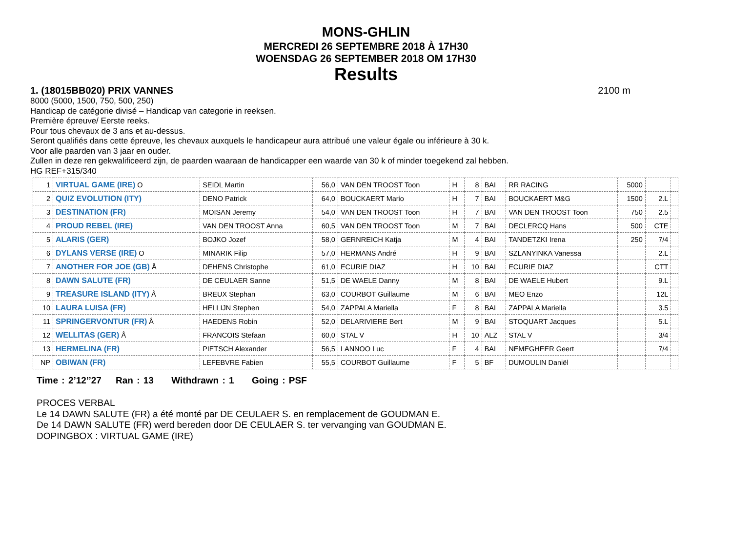MONS-GHLIN
MERCREDI 26 SEPTEMBRE 2018 À 17H30
WOENSDAG 26 SEPTEMBER 2018 OM 17H30
Results
1. (18015BB020) PRIX VANNES 2100 m
8000 (5000, 1500, 750, 500, 250)
Handicap de catégorie divisé – Handicap van categorie in reeksen.
Première épreuve/ Eerste reeks.
Pour tous chevaux de 3 ans et au-dessus.
Seront qualifiés dans cette épreuve, les chevaux auxquels le handicapeur aura attribué une valeur égale ou inférieure à 30 k.
Voor alle paarden van 3 jaar en ouder.
Zullen in deze ren gekwalificeerd zijn, de paarden waaraan de handicapper een waarde van 30 k of minder toegekend zal hebben.
HG REF+315/340
| 1 | VIRTUAL GAME (IRE) O | | SEIDL Martin | 56,0 | VAN DEN TROOST Toon | H | 8 | BAI | RR RACING | 5000 | | |
| 2 | QUIZ EVOLUTION (ITY) | | DENO Patrick | 64,0 | BOUCKAERT Mario | H | 7 | BAI | BOUCKAERT M&G | 1500 | 2.L | |
| 3 | DESTINATION (FR) | | MOISAN Jeremy | 54,0 | VAN DEN TROOST Toon | H | 7 | BAI | VAN DEN TROOST Toon | 750 | 2.5 | |
| 4 | PROUD REBEL (IRE) | | VAN DEN TROOST Anna | 60,5 | VAN DEN TROOST Toon | M | 7 | BAI | DECLERCQ Hans | 500 | CTE | |
| 5 | ALARIS (GER) | | BOJKO Jozef | 58,0 | GERNREICH Katja | M | 4 | BAI | TANDETZKI Irena | 250 | 7/4 | |
| 6 | DYLANS VERSE (IRE) O | | MINARIK Filip | 57,0 | HERMANS André | H | 9 | BAI | SZLANYINKA Vanessa | | 2.L | |
| 7 | ANOTHER FOR JOE (GB) Å | | DEHENS Christophe | 61,0 | ECURIE DIAZ | H | 10 | BAI | ECURIE DIAZ | | CTT | |
| 8 | DAWN SALUTE (FR) | | DE CEULAER Sanne | 51,5 | DE WAELE Danny | M | 8 | BAI | DE WAELE Hubert | | 9.L | |
| 9 | TREASURE ISLAND (ITY) Å | | BREUX Stephan | 63,0 | COURBOT Guillaume | M | 6 | BAI | MEO Enzo | | 12L | |
| 10 | LAURA LUISA (FR) | | HELLIJN Stephen | 54,0 | ZAPPALA Mariella | F | 8 | BAI | ZAPPALA Mariella | | 3.5 | |
| 11 | SPRINGERVONTUR (FR) Å | | HAEDENS Robin | 52,0 | DELARIVIERE Bert | M | 9 | BAI | STOQUART Jacques | | 5.L | |
| 12 | WELLITAS (GER) Å | | FRANCOIS Stefaan | 60,0 | STAL V | H | 10 | ALZ | STAL V | | 3/4 | |
| 13 | HERMELINA (FR) | | PIETSCH Alexander | 56,5 | LANNOO Luc | F | 4 | BAI | NEMEGHEER Geert | | 7/4 | |
| NP | OBIWAN (FR) | | LEFEBVRE Fabien | 55,5 | COURBOT Guillaume | F | 5 | BF | DUMOULIN Daniël | | | |
Time : 2’12’’27 Ran : 13 Withdrawn : 1 Going : PSF
PROCES VERBAL
Le 14 DAWN SALUTE (FR) a été monté par DE CEULAER S. en remplacement de GOUDMAN E.
De 14 DAWN SALUTE (FR) werd bereden door DE CEULAER S. ter vervanging van GOUDMAN E.
DOPINGBOX : VIRTUAL GAME (IRE)